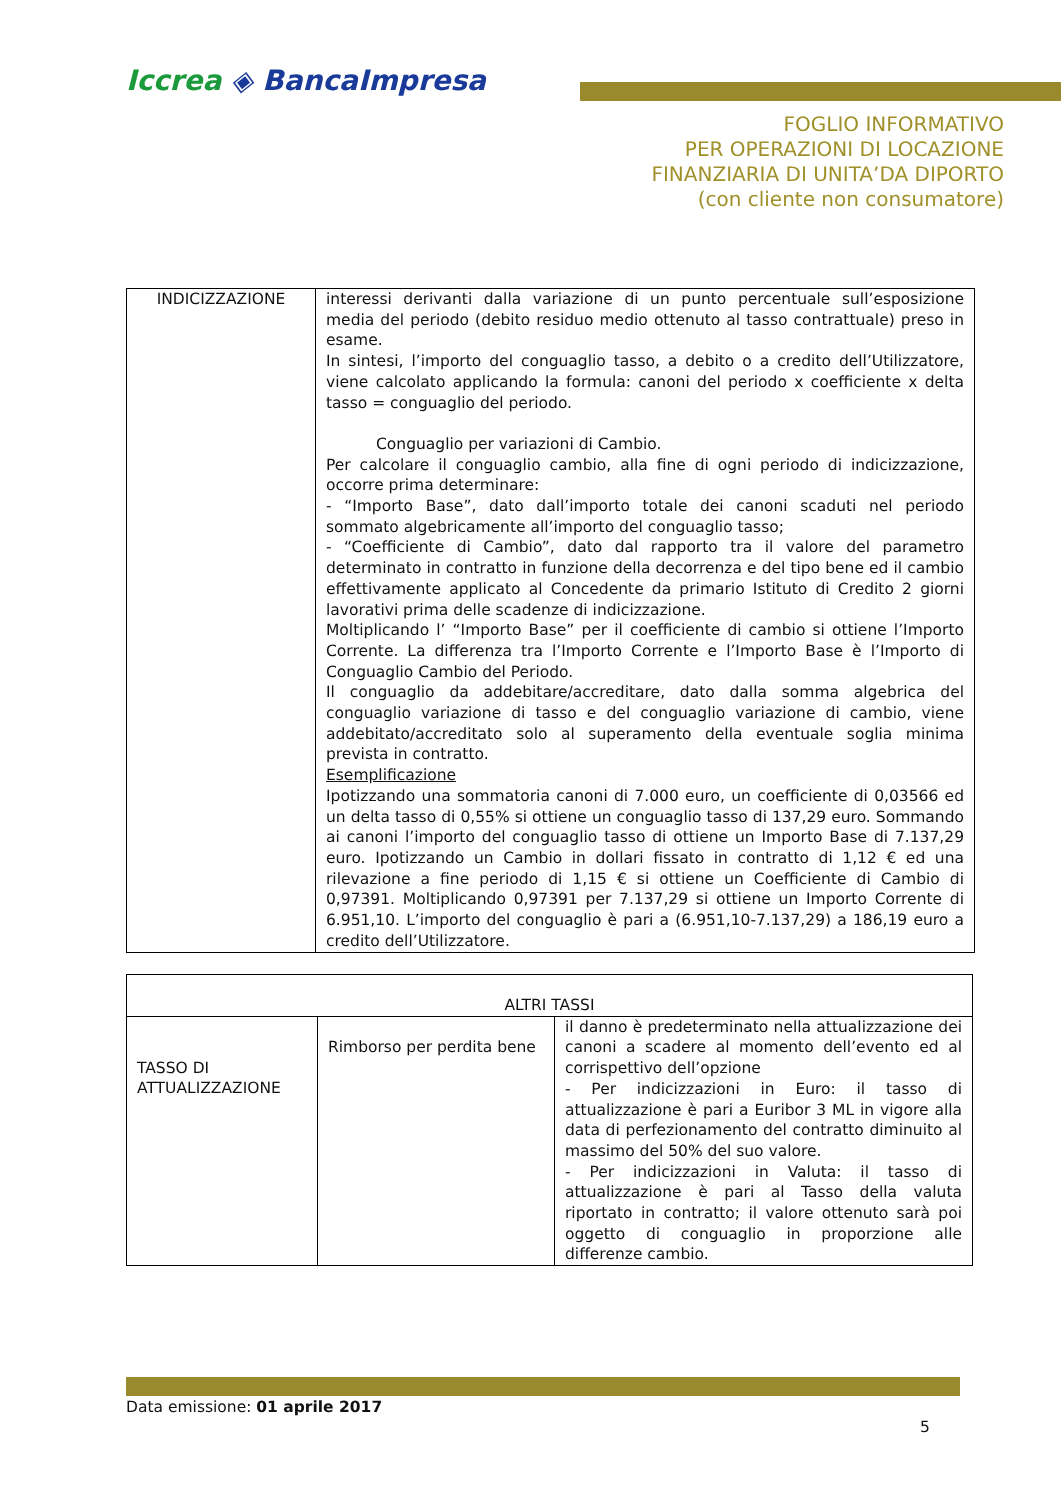Iccrea ◈ BancaImpresa
FOGLIO INFORMATIVO
PER OPERAZIONI DI LOCAZIONE
FINANZIARIA DI UNITA’DA DIPORTO
(con cliente non consumatore)
| INDICIZZAZIONE | interessi derivanti dalla variazione di un punto percentuale sull’esposizione media del periodo (debito residuo medio ottenuto al tasso contrattuale) preso in esame. In sintesi, l’importo del conguaglio tasso, a debito o a credito dell’Utilizzatore, viene calcolato applicando la formula: canoni del periodo x coefficiente x delta tasso = conguaglio del periodo. Conguaglio per variazioni di Cambio. Per calcolare il conguaglio cambio, alla fine di ogni periodo di indicizzazione, occorre prima determinare: - “Importo Base”, dato dall’importo totale dei canoni scaduti nel periodo sommato algebricamente all’importo del conguaglio tasso; - “Coefficiente di Cambio”, dato dal rapporto tra il valore del parametro determinato in contratto in funzione della decorrenza e del tipo bene ed il cambio effettivamente applicato al Concedente da primario Istituto di Credito 2 giorni lavorativi prima delle scadenze di indicizzazione. Moltiplicando l’ “Importo Base” per il coefficiente di cambio si ottiene l’Importo Corrente. La differenza tra l’Importo Corrente e l’Importo Base è l’Importo di Conguaglio Cambio del Periodo. Il conguaglio da addebitare/accreditare, dato dalla somma algebrica del conguaglio variazione di tasso e del conguaglio variazione di cambio, viene addebitato/accreditato solo al superamento della eventuale soglia minima prevista in contratto. Esemplificazione Ipotizzando una sommatoria canoni di 7.000 euro, un coefficiente di 0,03566 ed un delta tasso di 0,55% si ottiene un conguaglio tasso di 137,29 euro. Sommando ai canoni l’importo del conguaglio tasso di ottiene un Importo Base di 7.137,29 euro. Ipotizzando un Cambio in dollari fissato in contratto di 1,12 € ed una rilevazione a fine periodo di 1,15 € si ottiene un Coefficiente di Cambio di 0,97391. Moltiplicando 0,97391 per 7.137,29 si ottiene un Importo Corrente di 6.951,10. L’importo del conguaglio è pari a (6.951,10-7.137,29) a 186,19 euro a credito dell’Utilizzatore. |
| ALTRI TASSI | | |
| TASSO DI ATTUALIZZAZIONE | Rimborso per perdita bene | il danno è predeterminato nella attualizzazione dei canoni a scadere al momento dell’evento ed al corrispettivo dell’opzione - Per indicizzazioni in Euro: il tasso di attualizzazione è pari a Euribor 3 ML in vigore alla data di perfezionamento del contratto diminuito al massimo del 50% del suo valore. - Per indicizzazioni in Valuta: il tasso di attualizzazione è pari al Tasso della valuta riportato in contratto; il valore ottenuto sarà poi oggetto di conguaglio in proporzione alle differenze cambio. |
Data emissione: 01 aprile 2017
5